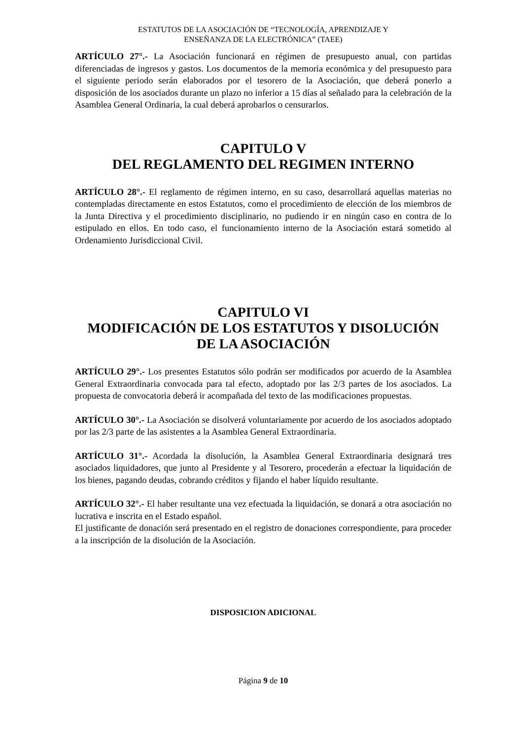ESTATUTOS DE LA ASOCIACIÓN DE “TECNOLOGÍA, APRENDIZAJE Y
ENSEÑANZA DE LA ELECTRÓNICA” (TAEE)
ARTÍCULO 27°.- La Asociación funcionará en régimen de presupuesto anual, con partidas diferenciadas de ingresos y gastos. Los documentos de la memoria económica y del presupuesto para el siguiente periodo serán elaborados por el tesorero de la Asociación, que deberá ponerlo a disposición de los asociados durante un plazo no inferior a 15 días al señalado para la celebración de la Asamblea General Ordinaria, la cual deberá aprobarlos o censurarlos.
CAPITULO V
DEL REGLAMENTO DEL REGIMEN INTERNO
ARTÍCULO 28°.- El reglamento de régimen interno, en su caso, desarrollará aquellas materias no contempladas directamente en estos Estatutos, como el procedimiento de elección de los miembros de la Junta Directiva y el procedimiento disciplinario, no pudiendo ir en ningún caso en contra de lo estipulado en ellos. En todo caso, el funcionamiento interno de la Asociación estará sometido al Ordenamiento Jurisdiccional Civil.
CAPITULO VI
MODIFICACIÓN DE LOS ESTATUTOS Y DISOLUCIÓN
DE LA ASOCIACIÓN
ARTÍCULO 29°.- Los presentes Estatutos sólo podrán ser modificados por acuerdo de la Asamblea General Extraordinaria convocada para tal efecto, adoptado por las 2/3 partes de los asociados. La propuesta de convocatoria deberá ir acompañada del texto de las modificaciones propuestas.
ARTÍCULO 30°.- La Asociación se disolverá voluntariamente por acuerdo de los asociados adoptado por las 2/3 parte de las asistentes a la Asamblea General Extraordinaria.
ARTÍCULO 31°.- Acordada la disolución, la Asamblea General Extraordinaria designará tres asociados liquidadores, que junto al Presidente y al Tesorero, procederán a efectuar la liquidación de los bienes, pagando deudas, cobrando créditos y fijando el haber líquido resultante.
ARTÍCULO 32°.- El haber resultante una vez efectuada la liquidación, se donará a otra asociación no lucrativa e inscrita en el Estado español.
El justificante de donación será presentado en el registro de donaciones correspondiente, para proceder a la inscripción de la disolución de la Asociación.
DISPOSICION ADICIONAL
Página 9 de 10